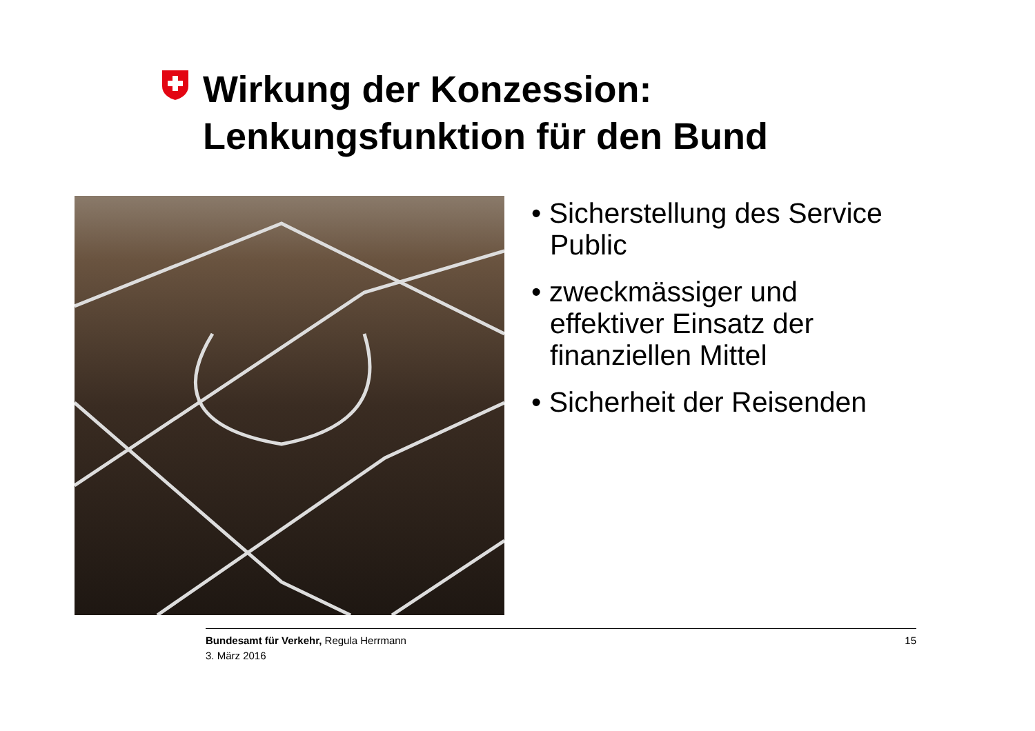Wirkung der Konzession:
Lenkungsfunktion für den Bund
• Sicherstellung des Service Public
• zweckmässiger und effektiver Einsatz der finanziellen Mittel
• Sicherheit der Reisenden
Bundesamt für Verkehr, Regula Herrmann
3. März 2016
15